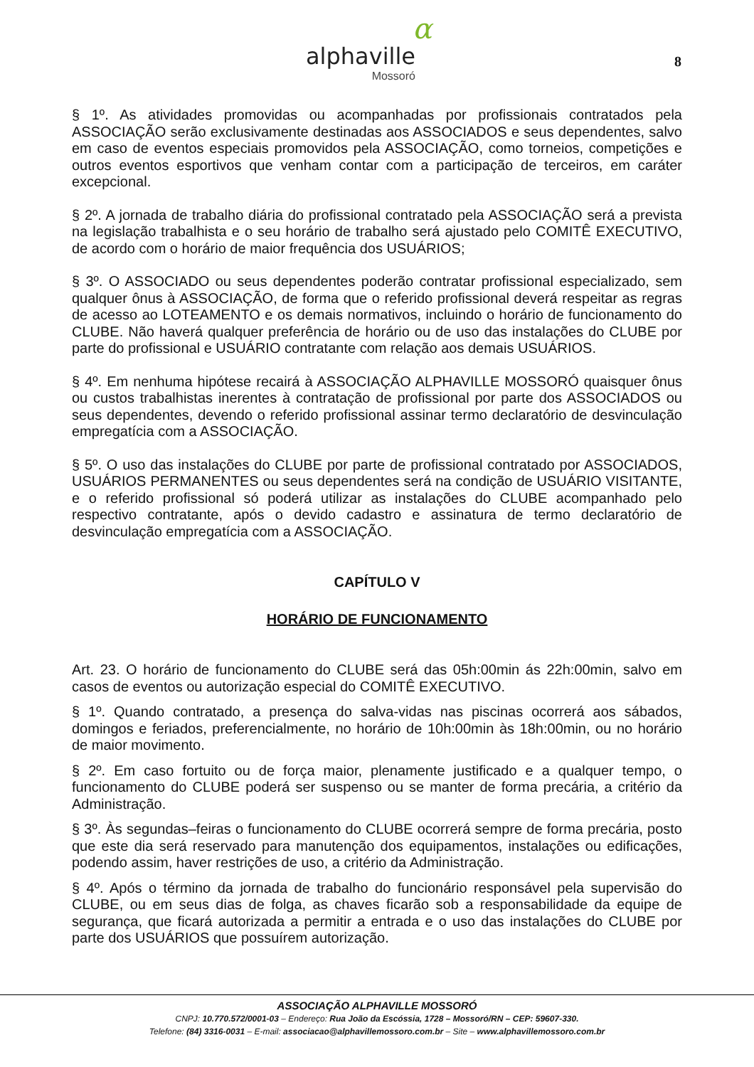α
alphaville
Mossoró
8
§ 1º. As atividades promovidas ou acompanhadas por profissionais contratados pela ASSOCIAÇÃO serão exclusivamente destinadas aos ASSOCIADOS e seus dependentes, salvo em caso de eventos especiais promovidos pela ASSOCIAÇÃO, como torneios, competições e outros eventos esportivos que venham contar com a participação de terceiros, em caráter excepcional.
§ 2º. A jornada de trabalho diária do profissional contratado pela ASSOCIAÇÃO será a prevista na legislação trabalhista e o seu horário de trabalho será ajustado pelo COMITÊ EXECUTIVO, de acordo com o horário de maior frequência dos USUÁRIOS;
§ 3º. O ASSOCIADO ou seus dependentes poderão contratar profissional especializado, sem qualquer ônus à ASSOCIAÇÃO, de forma que o referido profissional deverá respeitar as regras de acesso ao LOTEAMENTO e os demais normativos, incluindo o horário de funcionamento do CLUBE. Não haverá qualquer preferência de horário ou de uso das instalações do CLUBE por parte do profissional e USUÁRIO contratante com relação aos demais USUÁRIOS.
§ 4º. Em nenhuma hipótese recairá à ASSOCIAÇÃO ALPHAVILLE MOSSORÓ quaisquer ônus ou custos trabalhistas inerentes à contratação de profissional por parte dos ASSOCIADOS ou seus dependentes, devendo o referido profissional assinar termo declaratório de desvinculação empregatícia com a ASSOCIAÇÃO.
§ 5º. O uso das instalações do CLUBE por parte de profissional contratado por ASSOCIADOS, USUÁRIOS PERMANENTES ou seus dependentes será na condição de USUÁRIO VISITANTE, e o referido profissional só poderá utilizar as instalações do CLUBE acompanhado pelo respectivo contratante, após o devido cadastro e assinatura de termo declaratório de desvinculação empregatícia com a ASSOCIAÇÃO.
CAPÍTULO V
HORÁRIO DE FUNCIONAMENTO
Art. 23. O horário de funcionamento do CLUBE será das 05h:00min ás 22h:00min, salvo em casos de eventos ou autorização especial do COMITÊ EXECUTIVO.
§ 1º. Quando contratado, a presença do salva-vidas nas piscinas ocorrerá aos sábados, domingos e feriados, preferencialmente, no horário de 10h:00min às 18h:00min, ou no horário de maior movimento.
§ 2º. Em caso fortuito ou de força maior, plenamente justificado e a qualquer tempo, o funcionamento do CLUBE poderá ser suspenso ou se manter de forma precária, a critério da Administração.
§ 3º. Às segundas–feiras o funcionamento do CLUBE ocorrerá sempre de forma precária, posto que este dia será reservado para manutenção dos equipamentos, instalações ou edificações, podendo assim, haver restrições de uso, a critério da Administração.
§ 4º. Após o término da jornada de trabalho do funcionário responsável pela supervisão do CLUBE, ou em seus dias de folga, as chaves ficarão sob a responsabilidade da equipe de segurança, que ficará autorizada a permitir a entrada e o uso das instalações do CLUBE por parte dos USUÁRIOS que possuírem autorização.
ASSOCIAÇÃO ALPHAVILLE MOSSORÓ
CNPJ: 10.770.572/0001-03 – Endereço: Rua João da Escóssia, 1728 – Mossoró/RN – CEP: 59607-330.
Telefone: (84) 3316-0031 – E-mail: associacao@alphavillemossoro.com.br – Site – www.alphavillemossoro.com.br